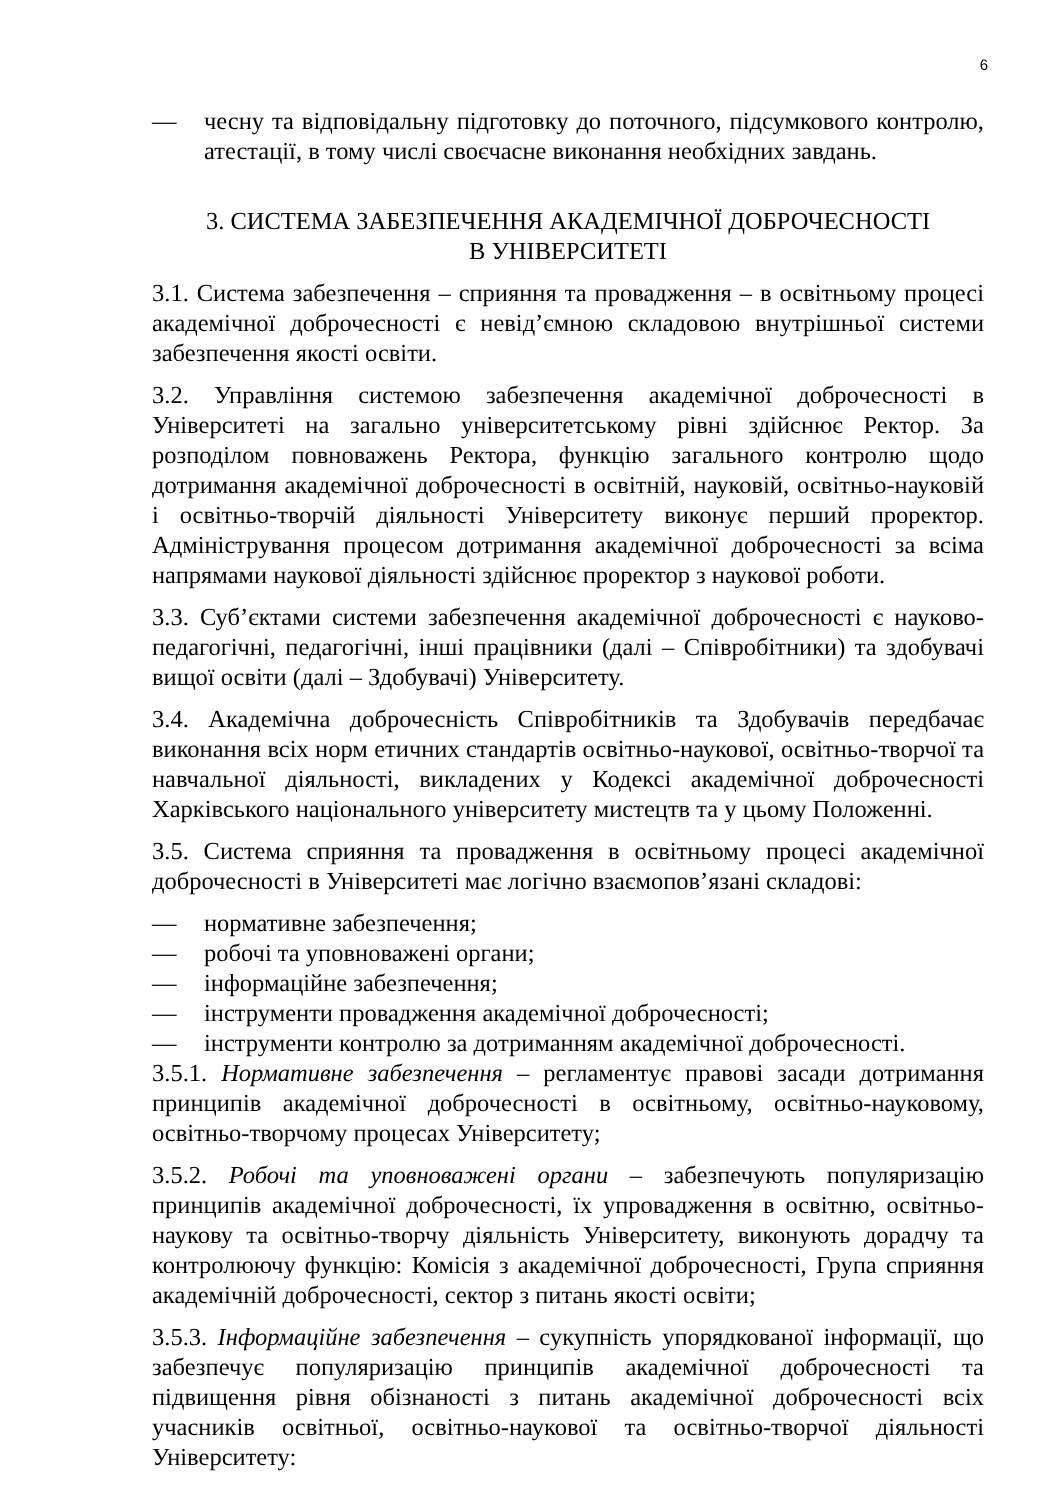6
— чесну та відповідальну підготовку до поточного, підсумкового контролю, атестації, в тому числі своєчасне виконання необхідних завдань.
3. СИСТЕМА ЗАБЕЗПЕЧЕННЯ АКАДЕМІЧНОЇ ДОБРОЧЕСНОСТІ
В УНІВЕРСИТЕТІ
3.1. Система забезпечення – сприяння та провадження – в освітньому процесі академічної доброчесності є невід’ємною складовою внутрішньої системи забезпечення якості освіти.
3.2. Управління системою забезпечення академічної доброчесності в Університеті на загально університетському рівні здійснює Ректор. За розподілом повноважень Ректора, функцію загального контролю щодо дотримання академічної доброчесності в освітній, науковій, освітньо-науковій і освітньо-творчій діяльності Університету виконує перший проректор. Адміністрування процесом дотримання академічної доброчесності за всіма напрямами наукової діяльності здійснює проректор з наукової роботи.
3.3. Суб’єктами системи забезпечення академічної доброчесності є науково-педагогічні, педагогічні, інші працівники (далі – Співробітники) та здобувачі вищої освіти (далі – Здобувачі) Університету.
3.4. Академічна доброчесність Співробітників та Здобувачів передбачає виконання всіх норм етичних стандартів освітньо-наукової, освітньо-творчої та навчальної діяльності, викладених у Кодексі академічної доброчесності Харківського національного університету мистецтв та у цьому Положенні.
3.5. Система сприяння та провадження в освітньому процесі академічної доброчесності в Університеті має логічно взаємопов’язані складові:
— нормативне забезпечення;
— робочі та уповноважені органи;
— інформаційне забезпечення;
— інструменти провадження академічної доброчесності;
— інструменти контролю за дотриманням академічної доброчесності.
3.5.1. Нормативне забезпечення – регламентує правові засади дотримання принципів академічної доброчесності в освітньому, освітньо-науковому, освітньо-творчому процесах Університету;
3.5.2. Робочі та уповноважені органи – забезпечують популяризацію принципів академічної доброчесності, їх упровадження в освітню, освітньо-наукову та освітньо-творчу діяльність Університету, виконують дорадчу та контролюючу функцію: Комісія з академічної доброчесності, Група сприяння академічній доброчесності, сектор з питань якості освіти;
3.5.3. Інформаційне забезпечення – сукупність упорядкованої інформації, що забезпечує популяризацію принципів академічної доброчесності та підвищення рівня обізнаності з питань академічної доброчесності всіх учасників освітньої, освітньо-наукової та освітньо-творчої діяльності Університету: